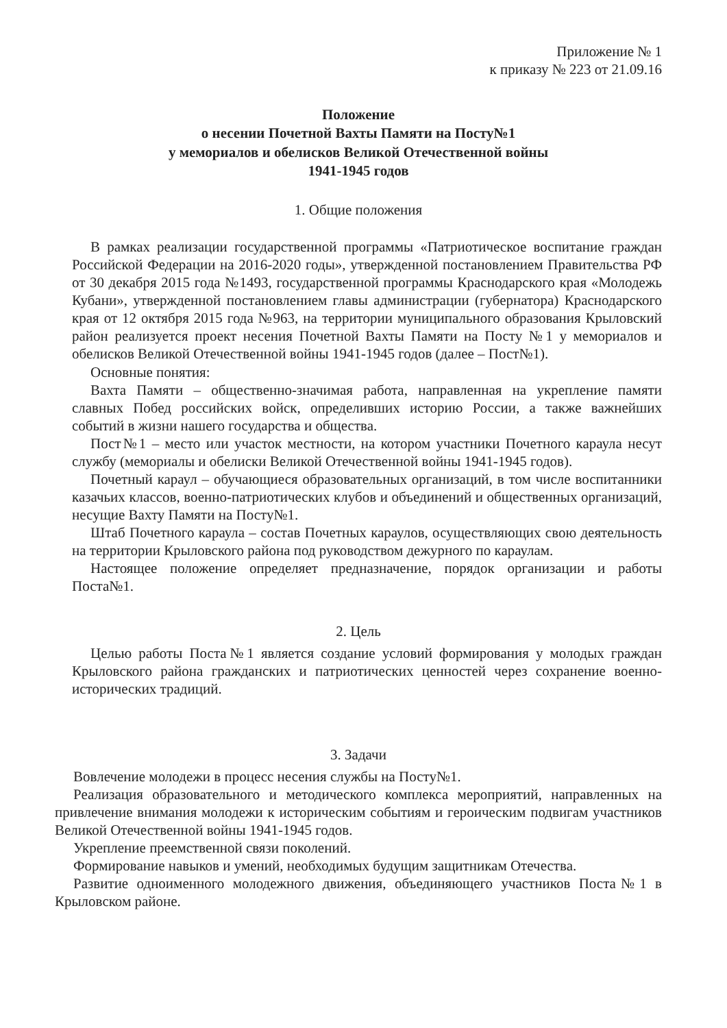Приложение № 1
к приказу № 223 от 21.09.16
Положение
о несении Почетной Вахты Памяти на Посту№1
у мемориалов и обелисков Великой Отечественной войны
1941-1945 годов
1. Общие положения
В рамках реализации государственной программы «Патриотическое воспитание граждан Российской Федерации на 2016-2020 годы», утвержденной постановлением Правительства РФ от 30 декабря 2015 года №1493, государственной программы Краснодарского края «Молодежь Кубани», утвержденной постановлением главы администрации (губернатора) Краснодарского края от 12 октября 2015 года №963, на территории муниципального образования Крыловский район реализуется проект несения Почетной Вахты Памяти на Посту №1 у мемориалов и обелисков Великой Отечественной войны 1941-1945 годов (далее – Пост№1).
Основные понятия:
Вахта Памяти – общественно-значимая работа, направленная на укрепление памяти славных Побед российских войск, определивших историю России, а также важнейших событий в жизни нашего государства и общества.
Пост№1 – место или участок местности, на котором участники Почетного караула несут службу (мемориалы и обелиски Великой Отечественной войны 1941-1945 годов).
Почетный караул – обучающиеся образовательных организаций, в том числе воспитанники казачьих классов, военно-патриотических клубов и объединений и общественных организаций, несущие Вахту Памяти на Посту№1.
Штаб Почетного караула – состав Почетных караулов, осуществляющих свою деятельность на территории Крыловского района под руководством дежурного по караулам.
Настоящее положение определяет предназначение, порядок организации и работы Поста№1.
2. Цель
Целью работы Поста№1 является создание условий формирования у молодых граждан Крыловского района гражданских и патриотических ценностей через сохранение военно-исторических традиций.
3. Задачи
Вовлечение молодежи в процесс несения службы на Посту№1.
Реализация образовательного и методического комплекса мероприятий, направленных на привлечение внимания молодежи к историческим событиям и героическим подвигам участников Великой Отечественной войны 1941-1945 годов.
Укрепление преемственной связи поколений.
Формирование навыков и умений, необходимых будущим защитникам Отечества.
Развитие одноименного молодежного движения, объединяющего участников Поста№1 в Крыловском районе.